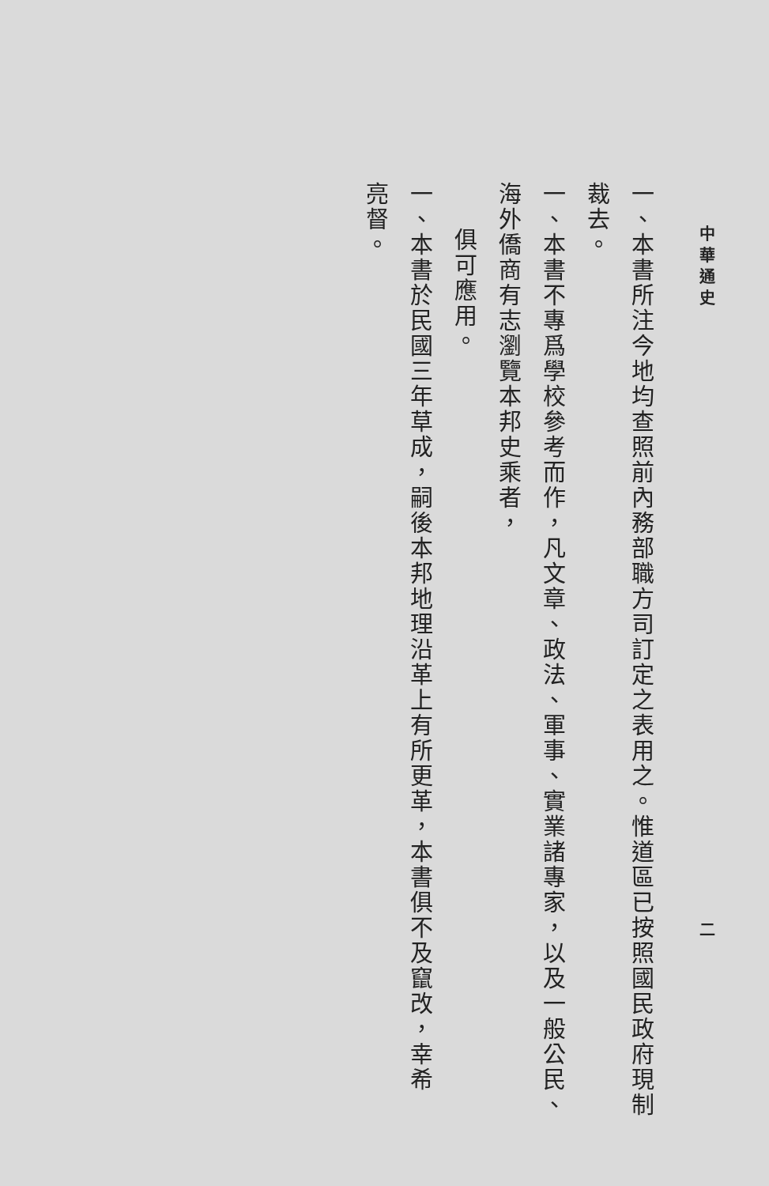中 華 通 史 二
一、本書所注今地均查照前內務部職方司訂定之表用之。惟道區已按照國民政府現制裁去。
一、本書不專爲學校參考而作，凡文章、政法、軍事、實業諸專家，以及一般公民、海外僑商有志瀏覽本邦史乘者，
俱可應用。
一、本書於民國三年草成，嗣後本邦地理沿革上有所更革，本書俱不及竄改，幸希　亮督。